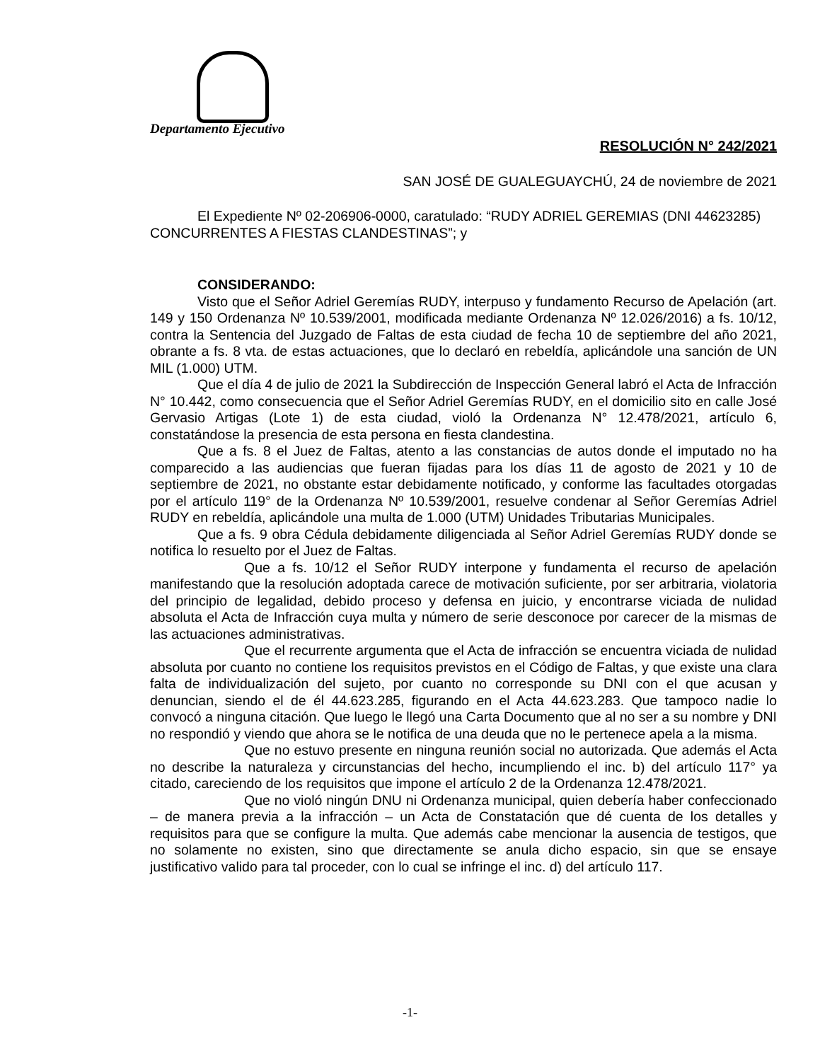Departamento Ejecutivo
RESOLUCIÓN N° 242/2021
SAN JOSÉ DE GUALEGUAYCHÚ, 24 de noviembre de 2021
El Expediente Nº 02-206906-0000, caratulado: “RUDY ADRIEL GEREMIAS (DNI 44623285) CONCURRENTES A FIESTAS CLANDESTINAS”; y
CONSIDERANDO:
Visto que el Señor Adriel Geremías RUDY, interpuso y fundamento Recurso de Apelación (art. 149 y 150 Ordenanza Nº 10.539/2001, modificada mediante Ordenanza Nº 12.026/2016) a fs. 10/12, contra la Sentencia del Juzgado de Faltas de esta ciudad de fecha 10 de septiembre del año 2021, obrante a fs. 8 vta. de estas actuaciones, que lo declaró en rebeldía, aplicándole una sanción de UN MIL (1.000) UTM.
Que el día 4 de julio de 2021 la Subdirección de Inspección General labró el Acta de Infracción N° 10.442, como consecuencia que el Señor Adriel Geremías RUDY, en el domicilio sito en calle José Gervasio Artigas (Lote 1) de esta ciudad, violó la Ordenanza N° 12.478/2021, artículo 6, constatándose la presencia de esta persona en fiesta clandestina.
Que a fs. 8 el Juez de Faltas, atento a las constancias de autos donde el imputado no ha comparecido a las audiencias que fueran fijadas para los días 11 de agosto de 2021 y 10 de septiembre de 2021, no obstante estar debidamente notificado, y conforme las facultades otorgadas por el artículo 119° de la Ordenanza Nº 10.539/2001, resuelve condenar al Señor Geremías Adriel RUDY en rebeldía, aplicándole una multa de 1.000 (UTM) Unidades Tributarias Municipales.
Que a fs. 9 obra Cédula debidamente diligenciada al Señor Adriel Geremías RUDY donde se notifica lo resuelto por el Juez de Faltas.
Que a fs. 10/12 el Señor RUDY interpone y fundamenta el recurso de apelación manifestando que la resolución adoptada carece de motivación suficiente, por ser arbitraria, violatoria del principio de legalidad, debido proceso y defensa en juicio, y encontrarse viciada de nulidad absoluta el Acta de Infracción cuya multa y número de serie desconoce por carecer de la mismas de las actuaciones administrativas.
Que el recurrente argumenta que el Acta de infracción se encuentra viciada de nulidad absoluta por cuanto no contiene los requisitos previstos en el Código de Faltas, y que existe una clara falta de individualización del sujeto, por cuanto no corresponde su DNI con el que acusan y denuncian, siendo el de él 44.623.285, figurando en el Acta 44.623.283. Que tampoco nadie lo convocó a ninguna citación. Que luego le llegó una Carta Documento que al no ser a su nombre y DNI no respondió y viendo que ahora se le notifica de una deuda que no le pertenece apela a la misma.
Que no estuvo presente en ninguna reunión social no autorizada. Que además el Acta no describe la naturaleza y circunstancias del hecho, incumpliendo el inc. b) del artículo 117° ya citado, careciendo de los requisitos que impone el artículo 2 de la Ordenanza 12.478/2021.
Que no violó ningún DNU ni Ordenanza municipal, quien debería haber confeccionado – de manera previa a la infracción – un Acta de Constatación que dé cuenta de los detalles y requisitos para que se configure la multa. Que además cabe mencionar la ausencia de testigos, que no solamente no existen, sino que directamente se anula dicho espacio, sin que se ensaye justificativo valido para tal proceder, con lo cual se infringe el inc. d) del artículo 117.
-1-